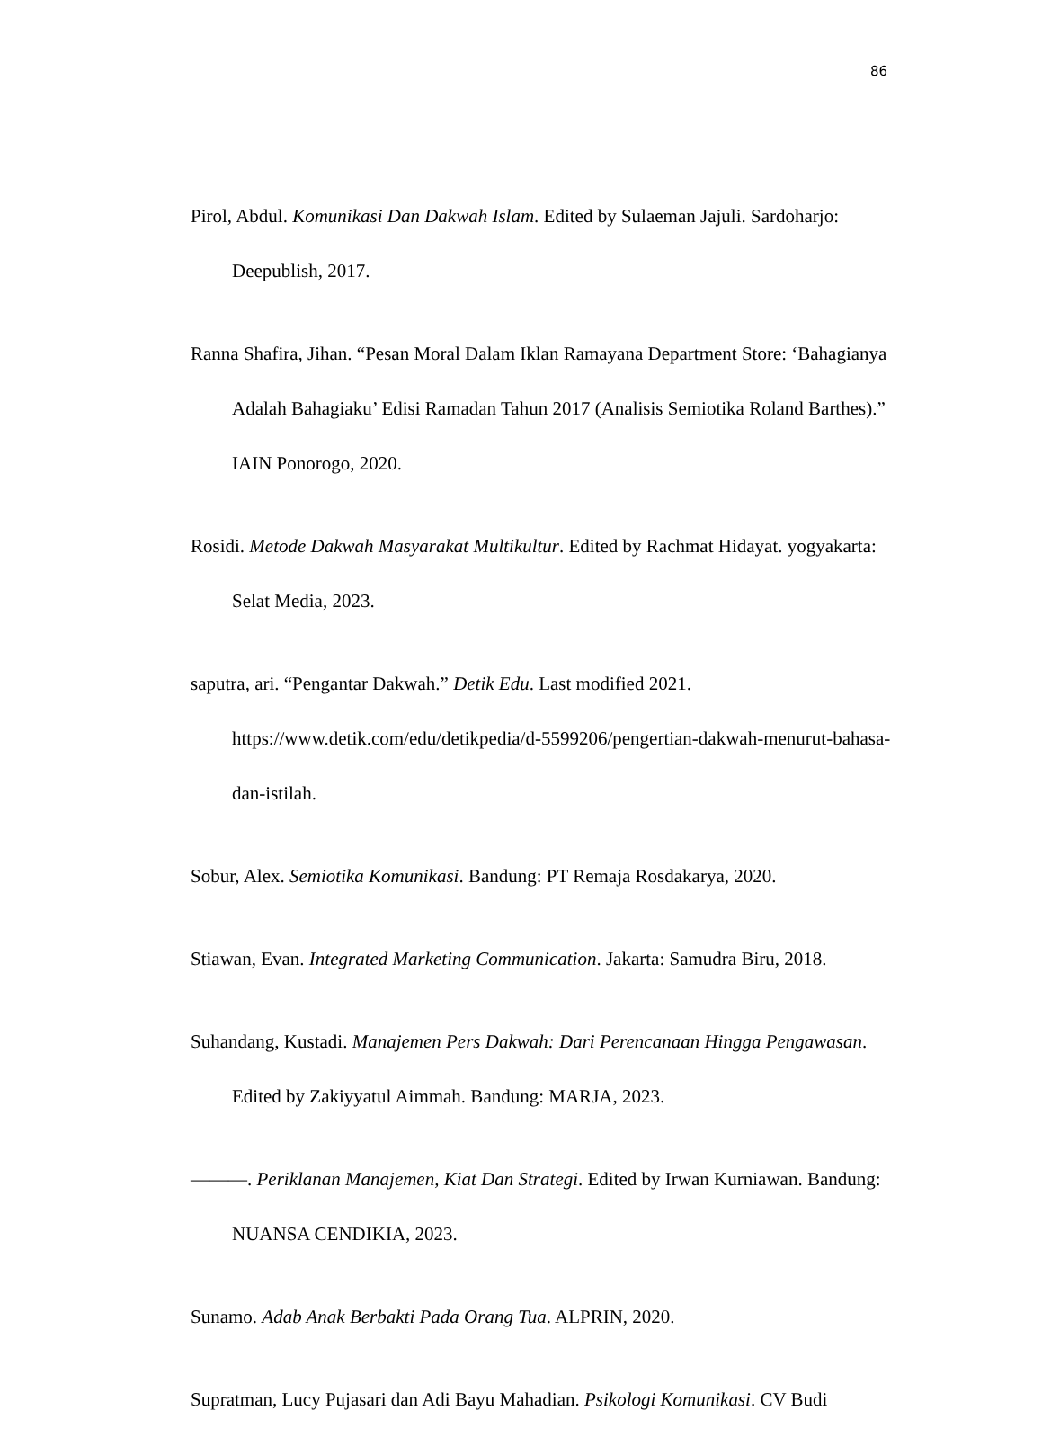86
Pirol, Abdul. Komunikasi Dan Dakwah Islam. Edited by Sulaeman Jajuli. Sardoharjo: Deepublish, 2017.
Ranna Shafira, Jihan. “Pesan Moral Dalam Iklan Ramayana Department Store: ‘Bahagianya Adalah Bahagiaku’ Edisi Ramadan Tahun 2017 (Analisis Semiotika Roland Barthes).” IAIN Ponorogo, 2020.
Rosidi. Metode Dakwah Masyarakat Multikultur. Edited by Rachmat Hidayat. yogyakarta: Selat Media, 2023.
saputra, ari. “Pengantar Dakwah.” Detik Edu. Last modified 2021. https://www.detik.com/edu/detikpedia/d-5599206/pengertian-dakwah-menurut-bahasa-dan-istilah.
Sobur, Alex. Semiotika Komunikasi. Bandung: PT Remaja Rosdakarya, 2020.
Stiawan, Evan. Integrated Marketing Communication. Jakarta: Samudra Biru, 2018.
Suhandang, Kustadi. Manajemen Pers Dakwah: Dari Perencanaan Hingga Pengawasan. Edited by Zakiyyatul Aimmah. Bandung: MARJA, 2023.
———. Periklanan Manajemen, Kiat Dan Strategi. Edited by Irwan Kurniawan. Bandung: NUANSA CENDIKIA, 2023.
Sunamo. Adab Anak Berbakti Pada Orang Tua. ALPRIN, 2020.
Supratman, Lucy Pujasari dan Adi Bayu Mahadian. Psikologi Komunikasi. CV Budi